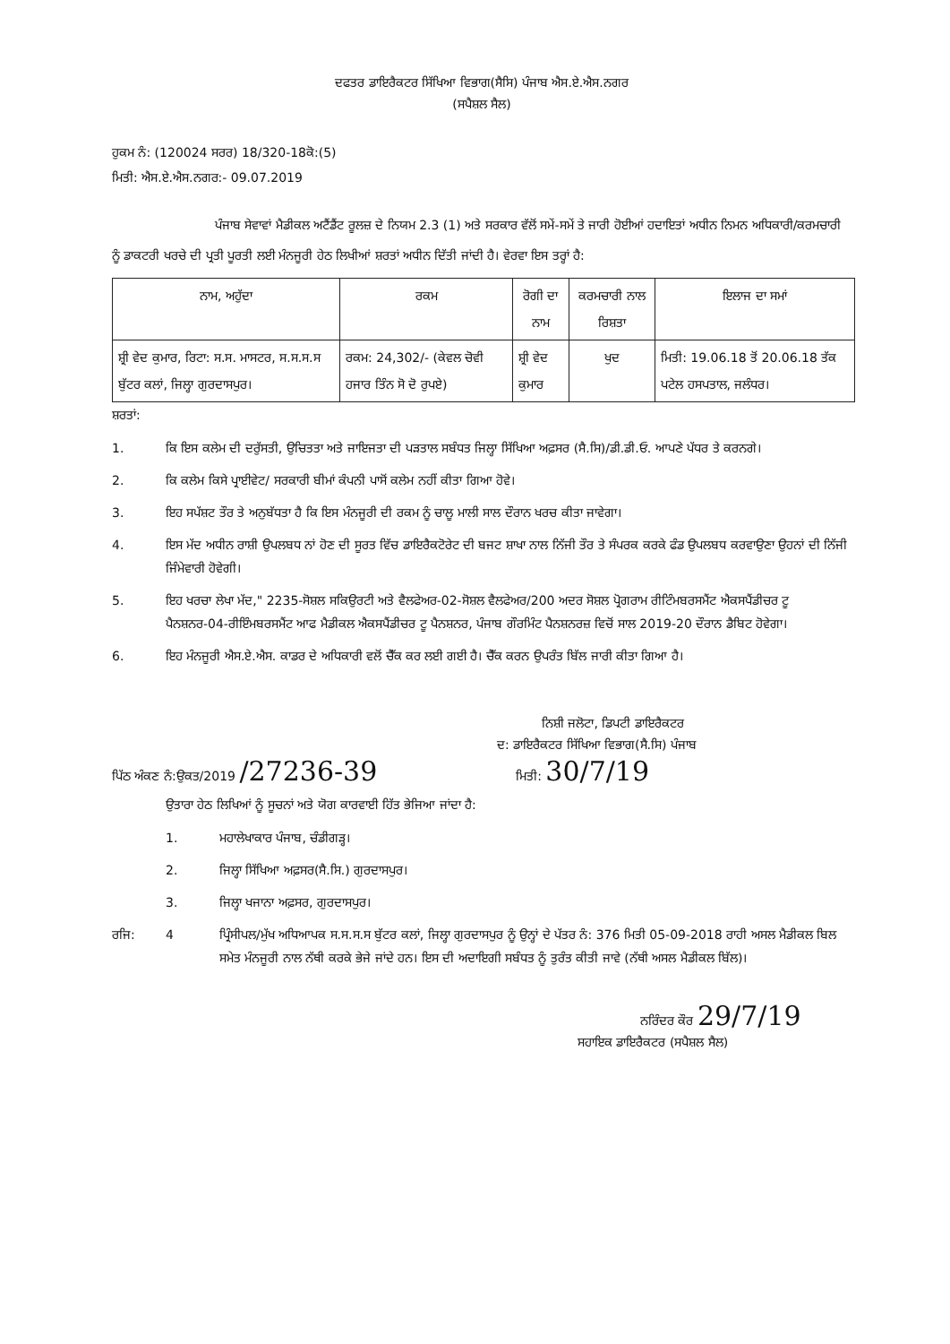ਦਫਤਰ ਡਾਇਰੈਕਟਰ ਸਿੱਖਿਆ ਵਿਭਾਗ(ਸੈਸਿ) ਪੰਜਾਬ ਐਸ.ਏ.ਐਸ.ਨਗਰ
(ਸਪੈਸ਼ਲ ਸੈਲ)
ਹੁਕਮ ਨੰ: (120024 ਸਰਰ) 18/320-18ਕੋ:(5)
ਮਿਤੀ: ਐਸ.ਏ.ਐਸ.ਨਗਰ:- 09.07.2019
ਪੰਜਾਬ ਸੇਵਾਵਾਂ ਮੈਡੀਕਲ ਅਟੈਂਡੈਂਟ ਰੂਲਜ਼ ਦੇ ਨਿਯਮ 2.3 (1) ਅਤੇ ਸਰਕਾਰ ਵੱਲੋਂ ਸਮੇਂ-ਸਮੇਂ ਤੇ ਜਾਰੀ ਹੋਈਆਂ ਹਦਾਇਤਾਂ ਅਧੀਨ ਨਿਮਨ ਅਧਿਕਾਰੀ/ਕਰਮਚਾਰੀ ਨੂੰ ਡਾਕਟਰੀ ਖਰਚੇ ਦੀ ਪ੍ਰਤੀ ਪੂਰਤੀ ਲਈ ਮੰਨਜੂਰੀ ਹੇਠ ਲਿਖੀਆਂ ਸ਼ਰਤਾਂ ਅਧੀਨ ਦਿੱਤੀ ਜਾਂਦੀ ਹੈ। ਵੇਰਵਾ ਇਸ ਤਰ੍ਹਾਂ ਹੈ:
| ਨਾਮ, ਅਹੁੱਦਾ | ਰਕਮ | ਰੋਗੀ ਦਾ ਨਾਮ | ਕਰਮਚਾਰੀ ਨਾਲ ਰਿਸ਼ਤਾ | ਇਲਾਜ ਦਾ ਸਮਾਂ |
| ਸ਼੍ਰੀ ਵੇਦ ਕੁਮਾਰ, ਰਿਟਾ: ਸ.ਸ. ਮਾਸਟਰ, ਸ.ਸ.ਸ.ਸ ਬੁੱਟਰ ਕਲਾਂ, ਜਿਲ੍ਹਾ ਗੁਰਦਾਸਪੁਰ। | ਰਕਮ: 24,302/- (ਕੇਵਲ ਚੋਵੀ ਹਜਾਰ ਤਿੰਨ ਸੋ ਦੋ ਰੁਪਏ) | ਸ਼੍ਰੀ ਵੇਦ ਕੁਮਾਰ | ਖੁਦ | ਮਿਤੀ: 19.06.18 ਤੋਂ 20.06.18 ਤੱਕ ਪਟੇਲ ਹਸਪਤਾਲ, ਜਲੰਧਰ। |
ਸ਼ਰਤਾਂ:
1. ਕਿ ਇਸ ਕਲੇਮ ਦੀ ਦਰੁੱਸਤੀ, ਉਚਿਤਤਾ ਅਤੇ ਜਾਇਜਤਾ ਦੀ ਪੜਤਾਲ ਸਬੰਧਤ ਜਿਲ੍ਹਾ ਸਿੱਖਿਆ ਅਫ਼ਸਰ (ਸੈ.ਸਿ)/ਡੀ.ਡੀ.ਓ. ਆਪਣੇ ਪੱਧਰ ਤੇ ਕਰਨਗੇ।
2. ਕਿ ਕਲੇਮ ਕਿਸੇ ਪ੍ਰਾਈਵੇਟ/ ਸਰਕਾਰੀ ਬੀਮਾਂ ਕੰਪਨੀ ਪਾਸੋਂ ਕਲੇਮ ਨਹੀਂ ਕੀਤਾ ਗਿਆ ਹੋਵੇ।
3. ਇਹ ਸਪੱਸ਼ਟ ਤੌਰ ਤੇ ਅਨੁਬੱਧਤਾ ਹੈ ਕਿ ਇਸ ਮੰਨਜੂਰੀ ਦੀ ਰਕਮ ਨੂੰ ਚਾਲੂ ਮਾਲੀ ਸਾਲ ਦੌਰਾਨ ਖਰਚ ਕੀਤਾ ਜਾਵੇਗਾ।
4. ਇਸ ਮੱਦ ਅਧੀਨ ਰਾਸ਼ੀ ਉਪਲਬਧ ਨਾਂ ਹੋਣ ਦੀ ਸੂਰਤ ਵਿੱਚ ਡਾਇਰੈਕਟੋਰੇਟ ਦੀ ਬਜਟ ਸ਼ਾਖਾ ਨਾਲ ਨਿੱਜੀ ਤੌਰ ਤੇ ਸੰਪਰਕ ਕਰਕੇ ਫੰਡ ਉਪਲਬਧ ਕਰਵਾਉਣਾ ਉਹਨਾਂ ਦੀ ਨਿੱਜੀ ਜਿੰਮੇਵਾਰੀ ਹੋਵੇਗੀ।
5. ਇਹ ਖਰਚਾ ਲੇਖਾ ਮੱਦ," 2235-ਸੋਸ਼ਲ ਸਕਿਉਰਟੀ ਅਤੇ ਵੈਲਫੇਅਰ-02-ਸੋਸ਼ਲ ਵੈਲਫੇਅਰ/200 ਅਦਰ ਸੋਸ਼ਲ ਪ੍ਰੋਗਰਾਮ ਰੀਟਿੰਮਬਰਸਮੈਂਟ ਐਕਸਪੈਂਡੀਚਰ ਟੂ ਪੈਨਸ਼ਨਰ-04-ਰੀਇੰਮਬਰਸਮੈਂਟ ਆਫ ਮੈਡੀਕਲ ਐਕਸਪੈਂਡੀਚਰ ਟੂ ਪੈਨਸ਼ਨਰ, ਪੰਜਾਬ ਗੌਰਮਿੰਟ ਪੈਨਸ਼ਨਰਜ਼ ਵਿਚੋਂ ਸਾਲ 2019-20 ਦੌਰਾਨ ਡੈਬਿਟ ਹੋਵੇਗਾ।
6. ਇਹ ਮੰਨਜੂਰੀ ਐਸ.ਏ.ਐਸ. ਕਾਡਰ ਦੇ ਅਧਿਕਾਰੀ ਵਲੋਂ ਚੈੱਕ ਕਰ ਲਈ ਗਈ ਹੈ। ਚੈੱਕ ਕਰਨ ਉਪਰੰਤ ਬਿੱਲ ਜਾਰੀ ਕੀਤਾ ਗਿਆ ਹੈ।
ਨਿਸ਼ੀ ਜਲੋਟਾ, ਡਿਪਟੀ ਡਾਇਰੈਕਟਰ
ਦ: ਡਾਇਰੈਕਟਰ ਸਿੱਖਿਆ ਵਿਭਾਗ(ਸੈ.ਸਿ) ਪੰਜਾਬ
ਪਿੱਠ ਅੰਕਣ ਨੰ:ਉਕਤ/2019 /27236-39 ਮਿਤੀ: 30/7/19
ਉਤਾਰਾ ਹੇਠ ਲਿਖਿਆਂ ਨੂੰ ਸੂਚਨਾਂ ਅਤੇ ਯੋਗ ਕਾਰਵਾਈ ਹਿੱਤ ਭੇਜਿਆ ਜਾਂਦਾ ਹੈ:
1. ਮਹਾਲੇਖਾਕਾਰ ਪੰਜਾਬ, ਚੰਡੀਗੜ੍ਹ।
2. ਜਿਲ੍ਹਾ ਸਿੱਖਿਆ ਅਫ਼ਸਰ(ਸੈ.ਸਿ.) ਗੁਰਦਾਸਪੁਰ।
3. ਜਿਲ੍ਹਾ ਖਜਾਨਾ ਅਫ਼ਸਰ, ਗੁਰਦਾਸਪੁਰ।
ਰਜਿ: 4 ਪ੍ਰਿੰਸੀਪਲ/ਮੁੱਖ ਅਧਿਆਪਕ ਸ.ਸ.ਸ.ਸ ਬੁੱਟਰ ਕਲਾਂ, ਜਿਲ੍ਹਾ ਗੁਰਦਾਸਪੁਰ ਨੂੰ ਉਨ੍ਹਾਂ ਦੇ ਪੱਤਰ ਨੰ: 376 ਮਿਤੀ 05-09-2018 ਰਾਹੀ ਅਸਲ ਮੈਡੀਕਲ ਬਿਲ ਸਮੇਤ ਮੰਨਜੂਰੀ ਨਾਲ ਨੱਥੀ ਕਰਕੇ ਭੇਜੇ ਜਾਂਦੇ ਹਨ। ਇਸ ਦੀ ਅਦਾਇਗੀ ਸਬੰਧਤ ਨੂੰ ਤੁਰੰਤ ਕੀਤੀ ਜਾਵੇ (ਨੱਥੀ ਅਸਲ ਮੈਡੀਕਲ ਬਿੱਲ)।
ਨਰਿੰਦਰ ਕੌਰ 29/7/19
ਸਹਾਇਕ ਡਾਇਰੈਕਟਰ (ਸਪੈਸ਼ਲ ਸੈਲ)